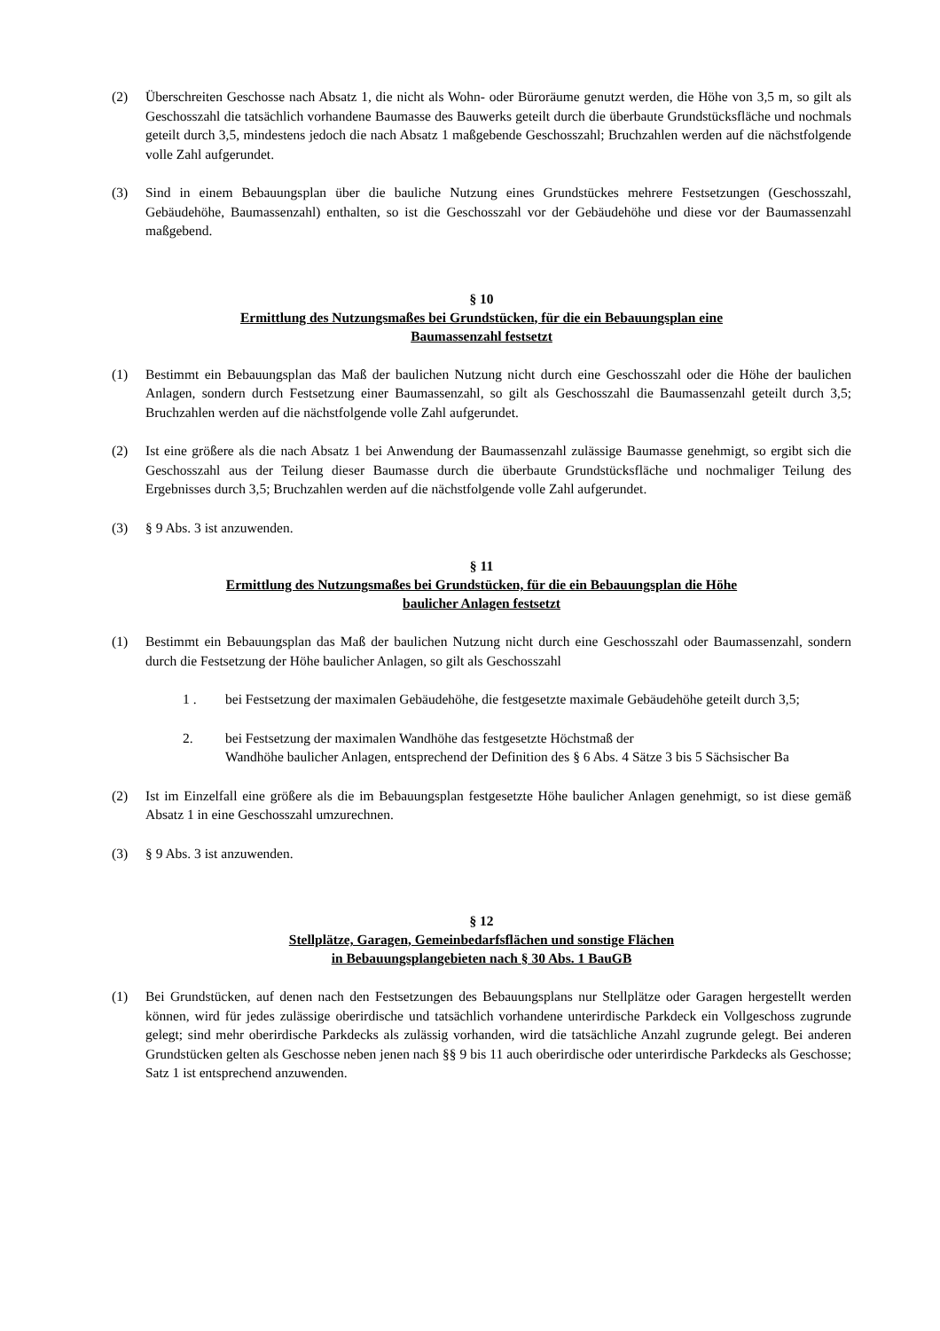(2) Überschreiten Geschosse nach Absatz 1, die nicht als Wohn- oder Büroräume genutzt werden, die Höhe von 3,5 m, so gilt als Geschosszahl die tatsächlich vorhandene Baumasse des Bauwerks geteilt durch die überbaute Grundstücksfläche und nochmals geteilt durch 3,5, mindestens jedoch die nach Absatz 1 maßgebende Geschosszahl; Bruchzahlen werden auf die nächstfolgende volle Zahl aufgerundet.
(3) Sind in einem Bebauungsplan über die bauliche Nutzung eines Grundstückes mehrere Festsetzungen (Geschosszahl, Gebäudehöhe, Baumassenzahl) enthalten, so ist die Geschosszahl vor der Gebäudehöhe und diese vor der Baumassenzahl maßgebend.
§ 10
Ermittlung des Nutzungsmaßes bei Grundstücken, für die ein Bebauungsplan eine
Baumassenzahl festsetzt
(1) Bestimmt ein Bebauungsplan das Maß der baulichen Nutzung nicht durch eine Geschosszahl oder die Höhe der baulichen Anlagen, sondern durch Festsetzung einer Baumassenzahl, so gilt als Geschosszahl die Baumassenzahl geteilt durch 3,5; Bruchzahlen werden auf die nächstfolgende volle Zahl aufgerundet.
(2) Ist eine größere als die nach Absatz 1 bei Anwendung der Baumassenzahl zulässige Baumasse genehmigt, so ergibt sich die Geschosszahl aus der Teilung dieser Baumasse durch die überbaute Grundstücksfläche und nochmaliger Teilung des Ergebnisses durch 3,5; Bruchzahlen werden auf die nächstfolgende volle Zahl aufgerundet.
(3) § 9 Abs. 3 ist anzuwenden.
§ 11
Ermittlung des Nutzungsmaßes bei Grundstücken, für die ein Bebauungsplan die Höhe
baulicher Anlagen festsetzt
(1) Bestimmt ein Bebauungsplan das Maß der baulichen Nutzung nicht durch eine Geschosszahl oder Baumassenzahl, sondern durch die Festsetzung der Höhe baulicher Anlagen, so gilt als Geschosszahl
1 . bei Festsetzung der maximalen Gebäudehöhe, die festgesetzte maximale Gebäudehöhe geteilt durch 3,5;
2. bei Festsetzung der maximalen Wandhöhe das festgesetzte Höchstmaß der
Wandhöhe baulicher Anlagen, entsprechend der Definition des § 6 Abs. 4 Sätze 3 bis 5 Sächsischer Ba
(2) Ist im Einzelfall eine größere als die im Bebauungsplan festgesetzte Höhe baulicher Anlagen genehmigt, so ist diese gemäß Absatz 1 in eine Geschosszahl umzurechnen.
(3) § 9 Abs. 3 ist anzuwenden.
§ 12
Stellplätze, Garagen, Gemeinbedarfsflächen und sonstige Flächen
in Bebauungsplangebieten nach § 30 Abs. 1 BauGB
(1) Bei Grundstücken, auf denen nach den Festsetzungen des Bebauungsplans nur Stellplätze oder Garagen hergestellt werden können, wird für jedes zulässige oberirdische und tatsächlich vorhandene unterirdische Parkdeck ein Vollgeschoss zugrunde gelegt; sind mehr oberirdische Parkdecks als zulässig vorhanden, wird die tatsächliche Anzahl zugrunde gelegt. Bei anderen Grundstücken gelten als Geschosse neben jenen nach §§ 9 bis 11 auch oberirdische oder unterirdische Parkdecks als Geschosse; Satz 1 ist entsprechend anzuwenden.